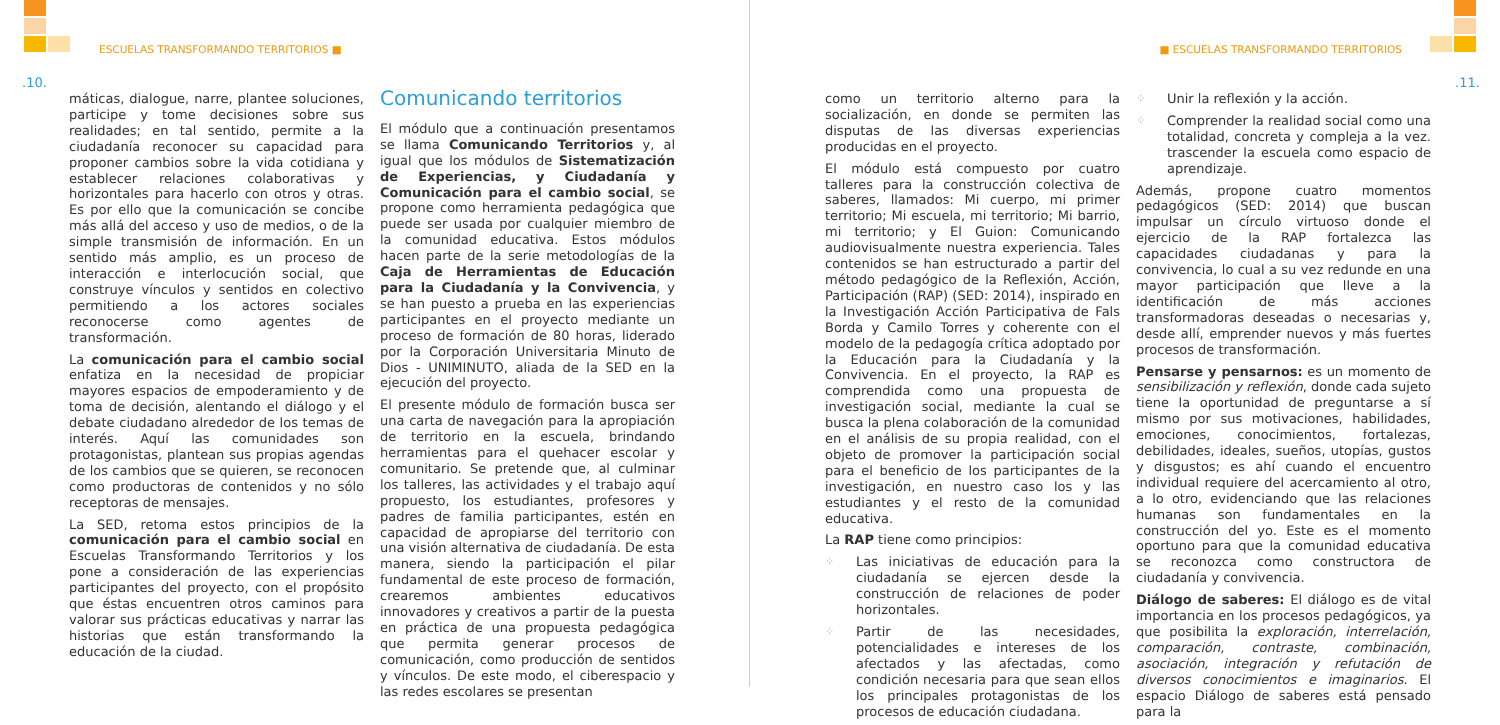ESCUELAS TRANSFORMANDO TERRITORIOS ■
.10.
máticas, dialogue, narre, plantee soluciones, participe y tome decisiones sobre sus realidades; en tal sentido, permite a la ciudadanía reconocer su capacidad para proponer cambios sobre la vida cotidiana y establecer relaciones colaborativas y horizontales para hacerlo con otros y otras. Es por ello que la comunicación se concibe más allá del acceso y uso de medios, o de la simple transmisión de información. En un sentido más amplio, es un proceso de interacción e interlocución social, que construye vínculos y sentidos en colectivo permitiendo a los actores sociales reconocerse como agentes de transformación.
La comunicación para el cambio social enfatiza en la necesidad de propiciar mayores espacios de empoderamiento y de toma de decisión, alentando el diálogo y el debate ciudadano alrededor de los temas de interés. Aquí las comunidades son protagonistas, plantean sus propias agendas de los cambios que se quieren, se reconocen como productoras de contenidos y no sólo receptoras de mensajes.
La SED, retoma estos principios de la comunicación para el cambio social en Escuelas Transformando Territorios y los pone a consideración de las experiencias participantes del proyecto, con el propósito que éstas encuentren otros caminos para valorar sus prácticas educativas y narrar las historias que están transformando la educación de la ciudad.
Comunicando territorios
El módulo que a continuación presentamos se llama Comunicando Territorios y, al igual que los módulos de Sistematización de Experiencias, y Ciudadanía y Comunicación para el cambio social, se propone como herramienta pedagógica que puede ser usada por cualquier miembro de la comunidad educativa. Estos módulos hacen parte de la serie metodologías de la Caja de Herramientas de Educación para la Ciudadanía y la Convivencia, y se han puesto a prueba en las experiencias participantes en el proyecto mediante un proceso de formación de 80 horas, liderado por la Corporación Universitaria Minuto de Dios - UNIMINUTO, aliada de la SED en la ejecución del proyecto.
El presente módulo de formación busca ser una carta de navegación para la apropiación de territorio en la escuela, brindando herramientas para el quehacer escolar y comunitario. Se pretende que, al culminar los talleres, las actividades y el trabajo aquí propuesto, los estudiantes, profesores y padres de familia participantes, estén en capacidad de apropiarse del territorio con una visión alternativa de ciudadanía. De esta manera, siendo la participación el pilar fundamental de este proceso de formación, crearemos ambientes educativos innovadores y creativos a partir de la puesta en práctica de una propuesta pedagógica que permita generar procesos de comunicación, como producción de sentidos y vínculos. De este modo, el ciberespacio y las redes escolares se presentan
■ ESCUELAS TRANSFORMANDO TERRITORIOS
como un territorio alterno para la socialización, en donde se permiten las disputas de las diversas experiencias producidas en el proyecto.
El módulo está compuesto por cuatro talleres para la construcción colectiva de saberes, llamados: Mi cuerpo, mi primer territorio; Mi escuela, mi territorio; Mi barrio, mi territorio; y El Guion: Comunicando audiovisualmente nuestra experiencia. Tales contenidos se han estructurado a partir del método pedagógico de la Reflexión, Acción, Participación (RAP) (SED: 2014), inspirado en la Investigación Acción Participativa de Fals Borda y Camilo Torres y coherente con el modelo de la pedagogía crítica adoptado por la Educación para la Ciudadanía y la Convivencia. En el proyecto, la RAP es comprendida como una propuesta de investigación social, mediante la cual se busca la plena colaboración de la comunidad en el análisis de su propia realidad, con el objeto de promover la participación social para el beneficio de los participantes de la investigación, en nuestro caso los y las estudiantes y el resto de la comunidad educativa.
La RAP tiene como principios:
⁘ Las iniciativas de educación para la ciudadanía se ejercen desde la construcción de relaciones de poder horizontales.
⁘ Partir de las necesidades, potencialidades e intereses de los afectados y las afectadas, como condición necesaria para que sean ellos los principales protagonistas de los procesos de educación ciudadana.
⁘ Unir la reflexión y la acción.
⁘ Comprender la realidad social como una totalidad, concreta y compleja a la vez. trascender la escuela como espacio de aprendizaje.
Además, propone cuatro momentos pedagógicos (SED: 2014) que buscan impulsar un círculo virtuoso donde el ejercicio de la RAP fortalezca las capacidades ciudadanas y para la convivencia, lo cual a su vez redunde en una mayor participación que lleve a la identificación de más acciones transformadoras deseadas o necesarias y, desde allí, emprender nuevos y más fuertes procesos de transformación.
Pensarse y pensarnos: es un momento de sensibilización y reflexión, donde cada sujeto tiene la oportunidad de preguntarse a sí mismo por sus motivaciones, habilidades, emociones, conocimientos, fortalezas, debilidades, ideales, sueños, utopías, gustos y disgustos; es ahí cuando el encuentro individual requiere del acercamiento al otro, a lo otro, evidenciando que las relaciones humanas son fundamentales en la construcción del yo. Este es el momento oportuno para que la comunidad educativa se reconozca como constructora de ciudadanía y convivencia.
Diálogo de saberes: El diálogo es de vital importancia en los procesos pedagógicos, ya que posibilita la exploración, interrelación, comparación, contraste, combinación, asociación, integración y refutación de diversos conocimientos e imaginarios. El espacio Diálogo de saberes está pensado para la
.11.